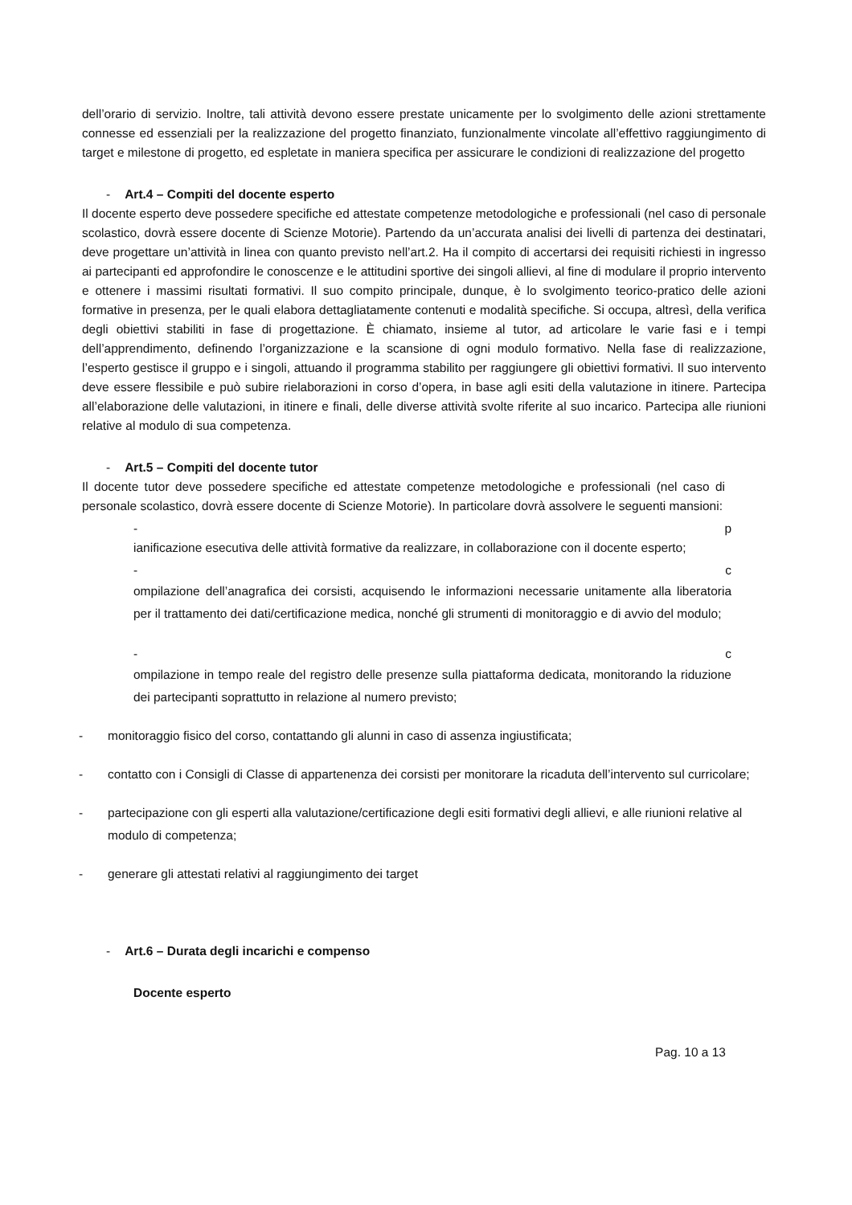dell’orario di servizio. Inoltre, tali attività devono essere prestate unicamente per lo svolgimento delle azioni strettamente connesse ed essenziali per la realizzazione del progetto finanziato, funzionalmente vincolate all’effettivo raggiungimento di target e milestone di progetto, ed espletate in maniera specifica per assicurare le condizioni di realizzazione del progetto
- Art.4 – Compiti del docente esperto
Il docente esperto deve possedere specifiche ed attestate competenze metodologiche e professionali (nel caso di personale scolastico, dovrà essere docente di Scienze Motorie). Partendo da un’accurata analisi dei livelli di partenza dei destinatari, deve progettare un’attività in linea con quanto previsto nell’art.2. Ha il compito di accertarsi dei requisiti richiesti in ingresso ai partecipanti ed approfondire le conoscenze e le attitudini sportive dei singoli allievi, al fine di modulare il proprio intervento e ottenere i massimi risultati formativi. Il suo compito principale, dunque, è lo svolgimento teorico-pratico delle azioni formative in presenza, per le quali elabora dettagliatamente contenuti e modalità specifiche. Si occupa, altresì, della verifica degli obiettivi stabiliti in fase di progettazione. È chiamato, insieme al tutor, ad articolare le varie fasi e i tempi dell’apprendimento, definendo l’organizzazione e la scansione di ogni modulo formativo. Nella fase di realizzazione, l’esperto gestisce il gruppo e i singoli, attuando il programma stabilito per raggiungere gli obiettivi formativi. Il suo intervento deve essere flessibile e può subire rielaborazioni in corso d’opera, in base agli esiti della valutazione in itinere. Partecipa all’elaborazione delle valutazioni, in itinere e finali, delle diverse attività svolte riferite al suo incarico. Partecipa alle riunioni relative al modulo di sua competenza.
- Art.5 – Compiti del docente tutor
Il docente tutor deve possedere specifiche ed attestate competenze metodologiche e professionali (nel caso di personale scolastico, dovrà essere docente di Scienze Motorie). In particolare dovrà assolvere le seguenti mansioni:
- p
ianificazione esecutiva delle attività formative da realizzare, in collaborazione con il docente esperto;
- c
ompilazione dell’anagrafica dei corsisti, acquisendo le informazioni necessarie unitamente alla liberatoria per il trattamento dei dati/certificazione medica, nonché gli strumenti di monitoraggio e di avvio del modulo;
- c
ompilazione in tempo reale del registro delle presenze sulla piattaforma dedicata, monitorando la riduzione dei partecipanti soprattutto in relazione al numero previsto;
- monitoraggio fisico del corso, contattando gli alunni in caso di assenza ingiustificata;
- contatto con i Consigli di Classe di appartenenza dei corsisti per monitorare la ricaduta dell’intervento sul curricolare;
- partecipazione con gli esperti alla valutazione/certificazione degli esiti formativi degli allievi, e alle riunioni relative al modulo di competenza;
- generare gli attestati relativi al raggiungimento dei target
- Art.6 – Durata degli incarichi e compenso
Docente esperto
Pag. 10 a 13